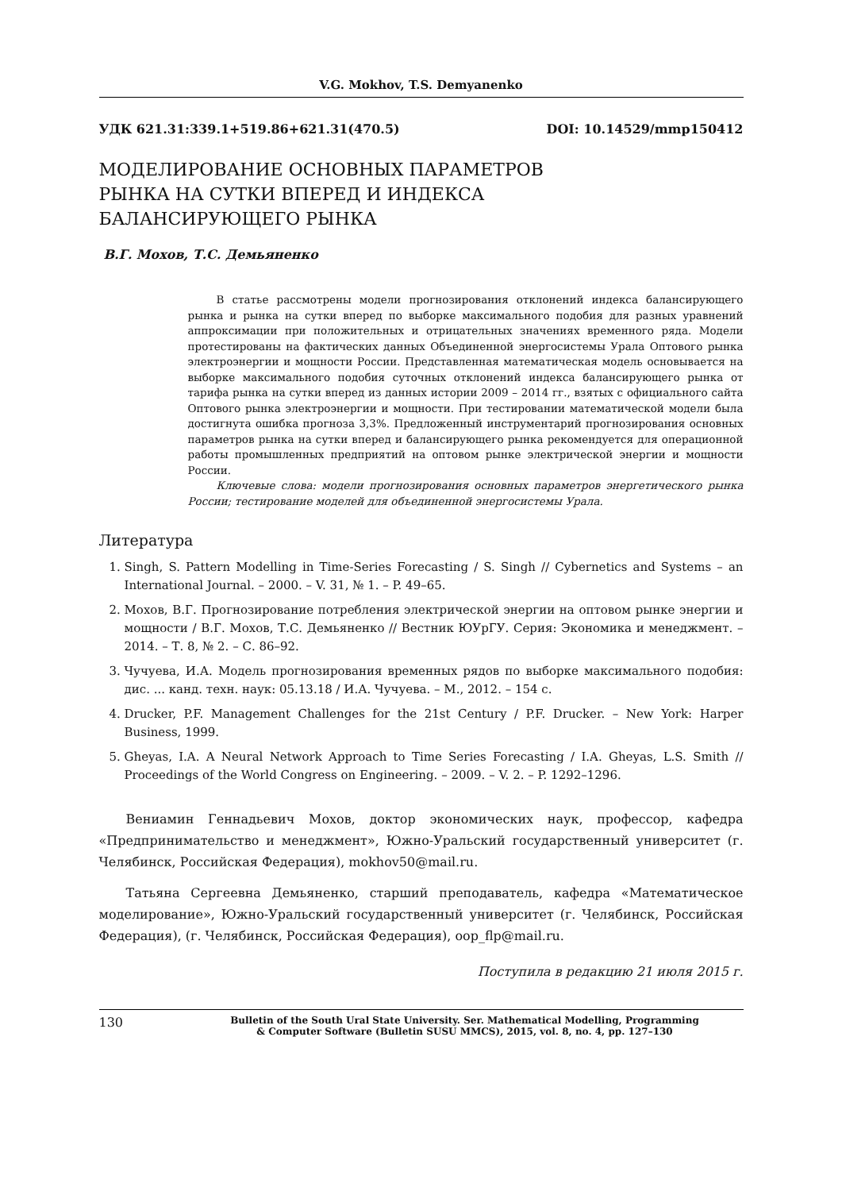V.G. Mokhov, T.S. Demyanenko
УДК 621.31:339.1+519.86+621.31(470.5) DOI: 10.14529/mmp150412
МОДЕЛИРОВАНИЕ ОСНОВНЫХ ПАРАМЕТРОВ
РЫНКА НА СУТКИ ВПЕРЕД И ИНДЕКСА
БАЛАНСИРУЮЩЕГО РЫНКА
В.Г. Мохов, Т.С. Демьяненко
В статье рассмотрены модели прогнозирования отклонений индекса балансирующего рынка и рынка на сутки вперед по выборке максимального подобия для разных уравнений аппроксимации при положительных и отрицательных значениях временного ряда. Модели протестированы на фактических данных Объединенной энергосистемы Урала Оптового рынка электроэнергии и мощности России. Представленная математическая модель основывается на выборке максимального подобия суточных отклонений индекса балансирующего рынка от тарифа рынка на сутки вперед из данных истории 2009 – 2014 гг., взятых с официального сайта Оптового рынка электроэнергии и мощности. При тестировании математической модели была достигнута ошибка прогноза 3,3%. Предложенный инструментарий прогнозирования основных параметров рынка на сутки вперед и балансирующего рынка рекомендуется для операционной работы промышленных предприятий на оптовом рынке электрической энергии и мощности России.
Ключевые слова: модели прогнозирования основных параметров энергетического рынка России; тестирование моделей для объединенной энергосистемы Урала.
Литература
1. Singh, S. Pattern Modelling in Time-Series Forecasting / S. Singh // Cybernetics and Systems – an International Journal. – 2000. – V. 31, № 1. – P. 49–65.
2. Мохов, В.Г. Прогнозирование потребления электрической энергии на оптовом рынке энергии и мощности / В.Г. Мохов, Т.С. Демьяненко // Вестник ЮУрГУ. Серия: Экономика и менеджмент. – 2014. – Т. 8, № 2. – С. 86–92.
3. Чучуева, И.А. Модель прогнозирования временных рядов по выборке максимального подобия: дис. ... канд. техн. наук: 05.13.18 / И.А. Чучуева. – М., 2012. – 154 с.
4. Drucker, P.F. Management Challenges for the 21st Century / P.F. Drucker. – New York: Harper Business, 1999.
5. Gheyas, I.A. A Neural Network Approach to Time Series Forecasting / I.A. Gheyas, L.S. Smith // Proceedings of the World Congress on Engineering. – 2009. – V. 2. – P. 1292–1296.
Вениамин Геннадьевич Мохов, доктор экономических наук, профессор, кафедра «Предпринимательство и менеджмент», Южно-Уральский государственный университет (г. Челябинск, Российская Федерация), mokhov50@mail.ru.
Татьяна Сергеевна Демьяненко, старший преподаватель, кафедра «Математическое моделирование», Южно-Уральский государственный университет (г. Челябинск, Российская Федерация), (г. Челябинск, Российская Федерация), oop_flp@mail.ru.
Поступила в редакцию 21 июля 2015 г.
130 Bulletin of the South Ural State University. Ser. Mathematical Modelling, Programming
& Computer Software (Bulletin SUSU MMCS), 2015, vol. 8, no. 4, pp. 127–130